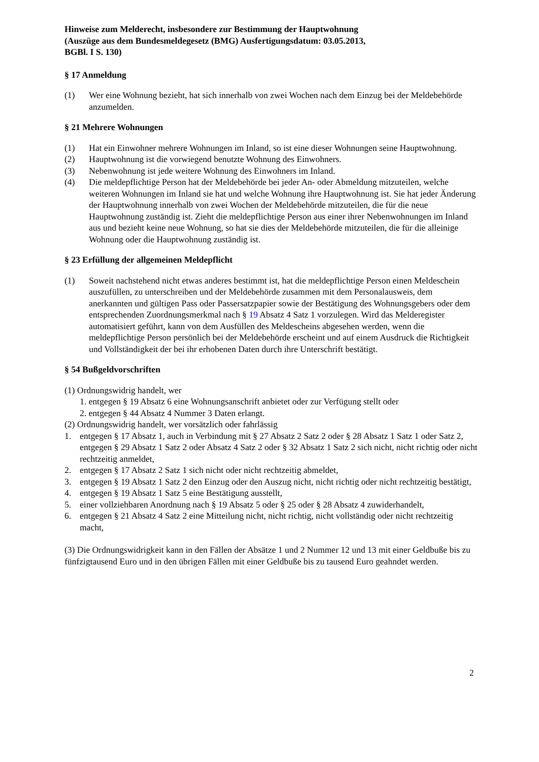Hinweise zum Melderecht, insbesondere zur Bestimmung der Hauptwohnung
(Auszüge aus dem Bundesmeldegesetz (BMG) Ausfertigungsdatum: 03.05.2013,
BGBl. I S. 130)
§ 17 Anmeldung
(1) Wer eine Wohnung bezieht, hat sich innerhalb von zwei Wochen nach dem Einzug bei der Meldebehörde anzumelden.
§ 21 Mehrere Wohnungen
(1) Hat ein Einwohner mehrere Wohnungen im Inland, so ist eine dieser Wohnungen seine Hauptwohnung.
(2) Hauptwohnung ist die vorwiegend benutzte Wohnung des Einwohners.
(3) Nebenwohnung ist jede weitere Wohnung des Einwohners im Inland.
(4) Die meldepflichtige Person hat der Meldebehörde bei jeder An- oder Abmeldung mitzuteilen, welche weiteren Wohnungen im Inland sie hat und welche Wohnung ihre Hauptwohnung ist. Sie hat jeder Änderung der Hauptwohnung innerhalb von zwei Wochen der Meldebehörde mitzuteilen, die für die neue Hauptwohnung zuständig ist. Zieht die meldepflichtige Person aus einer ihrer Nebenwohnungen im Inland aus und bezieht keine neue Wohnung, so hat sie dies der Meldebehörde mitzuteilen, die für die alleinige Wohnung oder die Hauptwohnung zuständig ist.
§ 23 Erfüllung der allgemeinen Meldepflicht
(1) Soweit nachstehend nicht etwas anderes bestimmt ist, hat die meldepflichtige Person einen Meldeschein auszufüllen, zu unterschreiben und der Meldebehörde zusammen mit dem Personalausweis, dem anerkannten und gültigen Pass oder Passersatzpapier sowie der Bestätigung des Wohnungsgebers oder dem entsprechenden Zuordnungsmerkmal nach § 19 Absatz 4 Satz 1 vorzulegen. Wird das Melderegister automatisiert geführt, kann von dem Ausfüllen des Meldescheins abgesehen werden, wenn die meldepflichtige Person persönlich bei der Meldebehörde erscheint und auf einem Ausdruck die Richtigkeit und Vollständigkeit der bei ihr erhobenen Daten durch ihre Unterschrift bestätigt.
§ 54 Bußgeldvorschriften
(1) Ordnungswidrig handelt, wer
1. entgegen § 19 Absatz 6 eine Wohnungsanschrift anbietet oder zur Verfügung stellt oder
2. entgegen § 44 Absatz 4 Nummer 3 Daten erlangt.
(2) Ordnungswidrig handelt, wer vorsätzlich oder fahrlässig
1. entgegen § 17 Absatz 1, auch in Verbindung mit § 27 Absatz 2 Satz 2 oder § 28 Absatz 1 Satz 1 oder Satz 2, entgegen § 29 Absatz 1 Satz 2 oder Absatz 4 Satz 2 oder § 32 Absatz 1 Satz 2 sich nicht, nicht richtig oder nicht rechtzeitig anmeldet,
2. entgegen § 17 Absatz 2 Satz 1 sich nicht oder nicht rechtzeitig abmeldet,
3. entgegen § 19 Absatz 1 Satz 2 den Einzug oder den Auszug nicht, nicht richtig oder nicht rechtzeitig bestätigt,
4. entgegen § 19 Absatz 1 Satz 5 eine Bestätigung ausstellt,
5. einer vollziehbaren Anordnung nach § 19 Absatz 5 oder § 25 oder § 28 Absatz 4 zuwiderhandelt,
6. entgegen § 21 Absatz 4 Satz 2 eine Mitteilung nicht, nicht richtig, nicht vollständig oder nicht rechtzeitig macht,
(3) Die Ordnungswidrigkeit kann in den Fällen der Absätze 1 und 2 Nummer 12 und 13 mit einer Geldbuße bis zu fünfzigtausend Euro und in den übrigen Fällen mit einer Geldbuße bis zu tausend Euro geahndet werden.
2